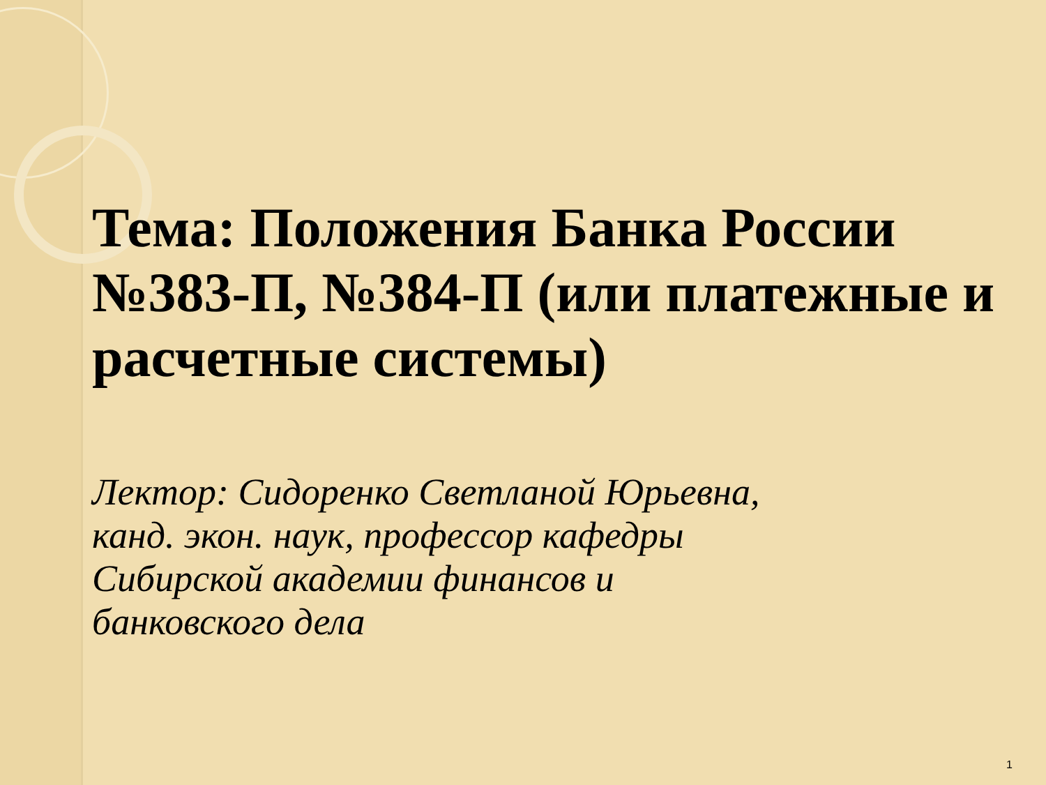Тема: Положения Банка России №383-П, №384-П (или платежные и расчетные системы)
Лектор: Сидоренко Светланой Юрьевна,
канд. экон. наук, профессор кафедры
Сибирской академии финансов и
банковского дела
1